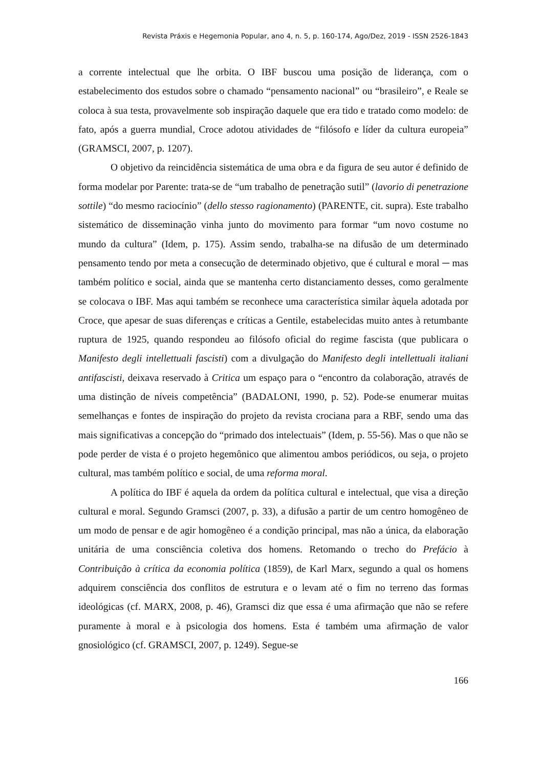Revista Práxis e Hegemonia Popular, ano 4, n. 5, p. 160-174, Ago/Dez, 2019 - ISSN 2526-1843
a corrente intelectual que lhe orbita. O IBF buscou uma posição de liderança, com o estabelecimento dos estudos sobre o chamado “pensamento nacional” ou “brasileiro”, e Reale se coloca à sua testa, provavelmente sob inspiração daquele que era tido e tratado como modelo: de fato, após a guerra mundial, Croce adotou atividades de “filósofo e líder da cultura europeia” (GRAMSCI, 2007, p. 1207).
O objetivo da reincidência sistemática de uma obra e da figura de seu autor é definido de forma modelar por Parente: trata-se de “um trabalho de penetração sutil” (lavorio di penetrazione sottile) “do mesmo raciocínio” (dello stesso ragionamento) (PARENTE, cit. supra). Este trabalho sistemático de disseminação vinha junto do movimento para formar “um novo costume no mundo da cultura” (Idem, p. 175). Assim sendo, trabalha-se na difusão de um determinado pensamento tendo por meta a consecução de determinado objetivo, que é cultural e moral ─ mas também político e social, ainda que se mantenha certo distanciamento desses, como geralmente se colocava o IBF. Mas aqui também se reconhece uma característica similar àquela adotada por Croce, que apesar de suas diferenças e críticas a Gentile, estabelecidas muito antes à retumbante ruptura de 1925, quando respondeu ao filósofo oficial do regime fascista (que publicara o Manifesto degli intellettuali fascisti) com a divulgação do Manifesto degli intellettuali italiani antifascisti, deixava reservado à Critica um espaço para o “encontro da colaboração, através de uma distinção de níveis competência” (BADALONI, 1990, p. 52). Pode-se enumerar muitas semelhanças e fontes de inspiração do projeto da revista crociana para a RBF, sendo uma das mais significativas a concepção do “primado dos intelectuais” (Idem, p. 55-56). Mas o que não se pode perder de vista é o projeto hegemônico que alimentou ambos periódicos, ou seja, o projeto cultural, mas também político e social, de uma reforma moral.
A política do IBF é aquela da ordem da política cultural e intelectual, que visa a direção cultural e moral. Segundo Gramsci (2007, p. 33), a difusão a partir de um centro homogêneo de um modo de pensar e de agir homogêneo é a condição principal, mas não a única, da elaboração unitária de uma consciência coletiva dos homens. Retomando o trecho do Prefácio à Contribuição à crítica da economia política (1859), de Karl Marx, segundo a qual os homens adquirem consciência dos conflitos de estrutura e o levam até o fim no terreno das formas ideológicas (cf. MARX, 2008, p. 46), Gramsci diz que essa é uma afirmação que não se refere puramente à moral e à psicologia dos homens. Esta é também uma afirmação de valor gnosiológico (cf. GRAMSCI, 2007, p. 1249). Segue-se
166